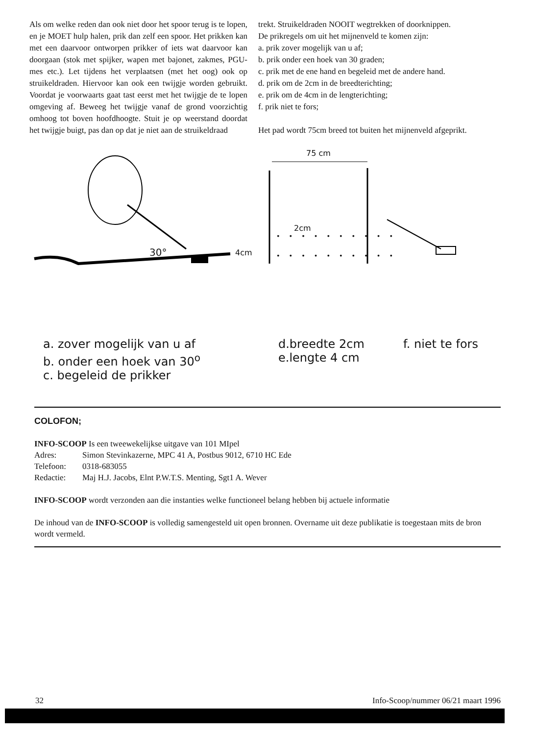Als om welke reden dan ook niet door het spoor terug is te lopen, en je MOET hulp halen, prik dan zelf een spoor. Het prikken kan met een daarvoor ontworpen prikker of iets wat daarvoor kan doorgaan (stok met spijker, wapen met bajonet, zakmes, PGU-mes etc.). Let tijdens het verplaatsen (met het oog) ook op struikeldraden. Hiervoor kan ook een twijgje worden gebruikt. Voordat je voorwaarts gaat tast eerst met het twijgje de te lopen omgeving af. Beweeg het twijgje vanaf de grond voorzichtig omhoog tot boven hoofdhoogte. Stuit je op weerstand doordat het twijgje buigt, pas dan op dat je niet aan de struikeldraad
trekt. Struikeldraden NOOIT wegtrekken of doorknippen.
De prikregels om uit het mijnenveld te komen zijn:
a. prik zover mogelijk van u af;
b. prik onder een hoek van 30 graden;
c. prik met de ene hand en begeleid met de andere hand.
d. prik om de 2cm in de breedterichting;
e. prik om de 4cm in de lengterichting;
f. prik niet te fors;
Het pad wordt 75cm breed tot buiten het mijnenveld afgeprikt.
75 cm
2cm
• • • • • • • • • •
• • • • • • • • • • 4cm 30°
a. zover mogelijk van u af
b. onder een hoek van 30<sup>o</sup>
c. begeleid de prikker
d.breedte 2cm
e.lengte 4 cm
f. niet te fors
COLOFON;
INFO-SCOOP Is een tweewekelijkse uitgave van 101 MIpel
Adres: Simon Stevinkazerne, MPC 41 A, Postbus 9012, 6710 HC Ede
Telefoon: 0318-683055
Redactie: Maj H.J. Jacobs, Elnt P.W.T.S. Menting, Sgt1 A. Wever
INFO-SCOOP wordt verzonden aan die instanties welke functioneel belang hebben bij actuele informatie
De inhoud van de INFO-SCOOP is volledig samengesteld uit open bronnen. Overname uit deze publikatie is toegestaan mits de bron wordt vermeld.
32 Info-Scoop/nummer 06/21 maart 1996